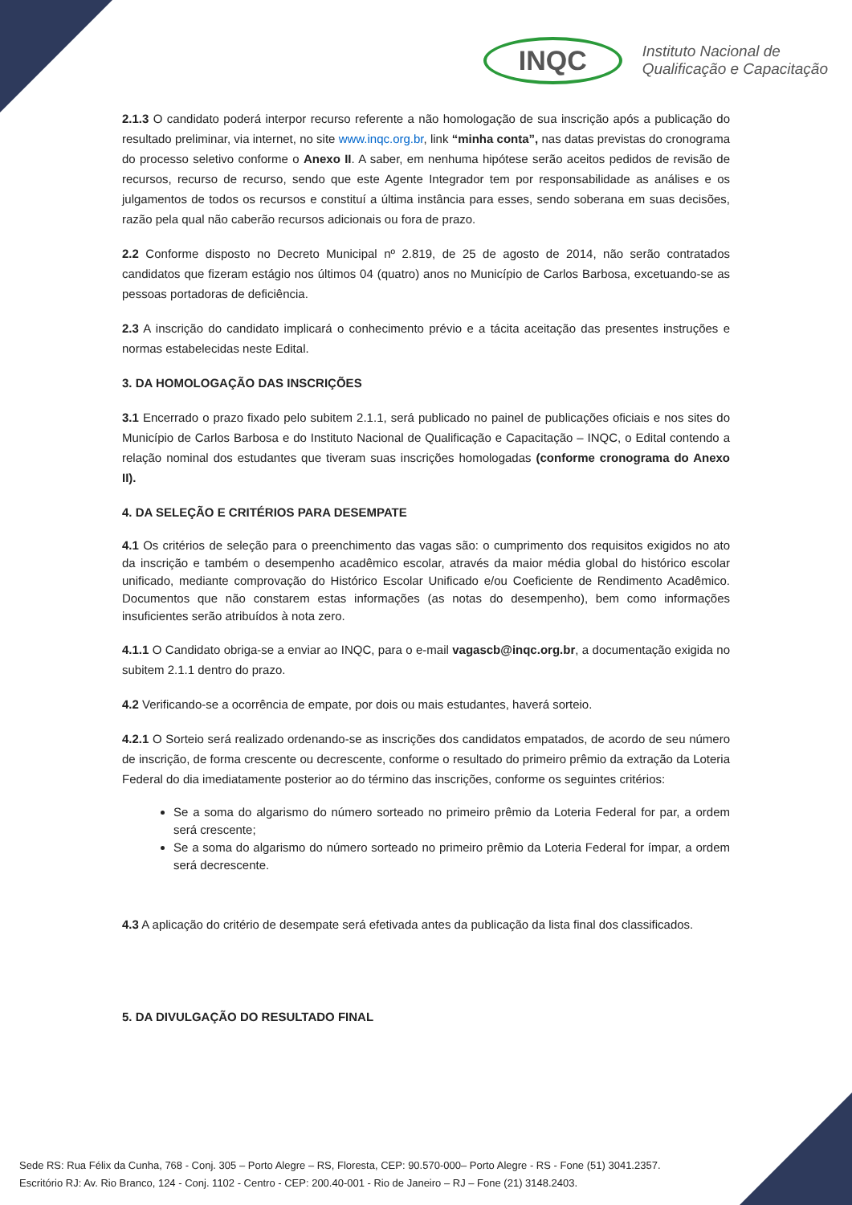INQC
Instituto Nacional de
Qualificação e Capacitação
2.1.3 O candidato poderá interpor recurso referente a não homologação de sua inscrição após a publicação do resultado preliminar, via internet, no site www.inqc.org.br, link “minha conta”, nas datas previstas do cronograma do processo seletivo conforme o Anexo II. A saber, em nenhuma hipótese serão aceitos pedidos de revisão de recursos, recurso de recurso, sendo que este Agente Integrador tem por responsabilidade as análises e os julgamentos de todos os recursos e constituí a última instância para esses, sendo soberana em suas decisões, razão pela qual não caberão recursos adicionais ou fora de prazo.
2.2 Conforme disposto no Decreto Municipal nº 2.819, de 25 de agosto de 2014, não serão contratados candidatos que fizeram estágio nos últimos 04 (quatro) anos no Município de Carlos Barbosa, excetuando-se as pessoas portadoras de deficiência.
2.3 A inscrição do candidato implicará o conhecimento prévio e a tácita aceitação das presentes instruções e normas estabelecidas neste Edital.
3. DA HOMOLOGAÇÃO DAS INSCRIÇÕES
3.1 Encerrado o prazo fixado pelo subitem 2.1.1, será publicado no painel de publicações oficiais e nos sites do Município de Carlos Barbosa e do Instituto Nacional de Qualificação e Capacitação – INQC, o Edital contendo a relação nominal dos estudantes que tiveram suas inscrições homologadas (conforme cronograma do Anexo II).
4. DA SELEÇÃO E CRITÉRIOS PARA DESEMPATE
4.1 Os critérios de seleção para o preenchimento das vagas são: o cumprimento dos requisitos exigidos no ato da inscrição e também o desempenho acadêmico escolar, através da maior média global do histórico escolar unificado, mediante comprovação do Histórico Escolar Unificado e/ou Coeficiente de Rendimento Acadêmico. Documentos que não constarem estas informações (as notas do desempenho), bem como informações insuficientes serão atribuídos à nota zero.
4.1.1 O Candidato obriga-se a enviar ao INQC, para o e-mail vagascb@inqc.org.br, a documentação exigida no subitem 2.1.1 dentro do prazo.
4.2 Verificando-se a ocorrência de empate, por dois ou mais estudantes, haverá sorteio.
4.2.1 O Sorteio será realizado ordenando-se as inscrições dos candidatos empatados, de acordo de seu número de inscrição, de forma crescente ou decrescente, conforme o resultado do primeiro prêmio da extração da Loteria Federal do dia imediatamente posterior ao do término das inscrições, conforme os seguintes critérios:
Se a soma do algarismo do número sorteado no primeiro prêmio da Loteria Federal for par, a ordem será crescente;
Se a soma do algarismo do número sorteado no primeiro prêmio da Loteria Federal for ímpar, a ordem será decrescente.
4.3 A aplicação do critério de desempate será efetivada antes da publicação da lista final dos classificados.
5. DA DIVULGAÇÃO DO RESULTADO FINAL
Sede RS: Rua Félix da Cunha, 768 - Conj. 305 – Porto Alegre – RS, Floresta, CEP: 90.570-000– Porto Alegre - RS - Fone (51) 3041.2357.
Escritório RJ: Av. Rio Branco, 124 - Conj. 1102 - Centro - CEP: 200.40-001 - Rio de Janeiro – RJ – Fone (21) 3148.2403.